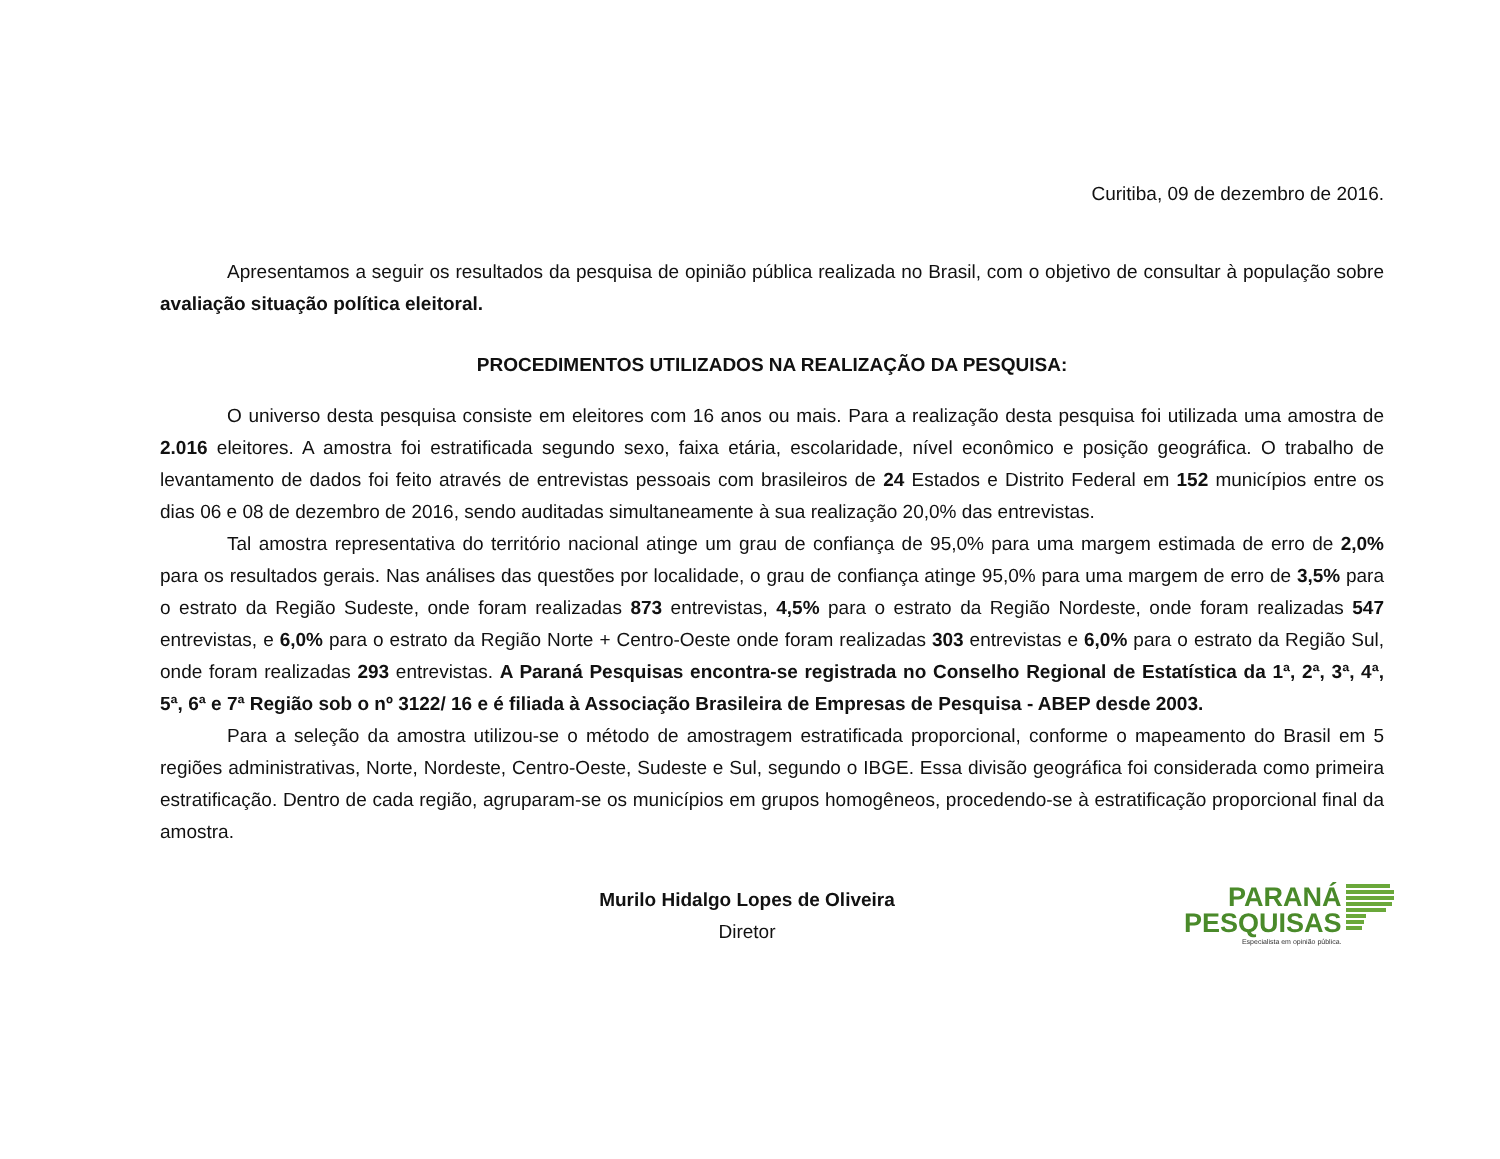Curitiba, 09 de dezembro de 2016.
Apresentamos a seguir os resultados da pesquisa de opinião pública realizada no Brasil, com o objetivo de consultar à população sobre avaliação situação política eleitoral.
PROCEDIMENTOS UTILIZADOS NA REALIZAÇÃO DA PESQUISA:
O universo desta pesquisa consiste em eleitores com 16 anos ou mais. Para a realização desta pesquisa foi utilizada uma amostra de 2.016 eleitores. A amostra foi estratificada segundo sexo, faixa etária, escolaridade, nível econômico e posição geográfica. O trabalho de levantamento de dados foi feito através de entrevistas pessoais com brasileiros de 24 Estados e Distrito Federal em 152 municípios entre os dias 06 e 08 de dezembro de 2016, sendo auditadas simultaneamente à sua realização 20,0% das entrevistas.
Tal amostra representativa do território nacional atinge um grau de confiança de 95,0% para uma margem estimada de erro de 2,0% para os resultados gerais. Nas análises das questões por localidade, o grau de confiança atinge 95,0% para uma margem de erro de 3,5% para o estrato da Região Sudeste, onde foram realizadas 873 entrevistas, 4,5% para o estrato da Região Nordeste, onde foram realizadas 547 entrevistas, e 6,0% para o estrato da Região Norte + Centro-Oeste onde foram realizadas 303 entrevistas e 6,0% para o estrato da Região Sul, onde foram realizadas 293 entrevistas. A Paraná Pesquisas encontra-se registrada no Conselho Regional de Estatística da 1ª, 2ª, 3ª, 4ª, 5ª, 6ª e 7ª Região sob o nº 3122/ 16 e é filiada à Associação Brasileira de Empresas de Pesquisa - ABEP desde 2003.
Para a seleção da amostra utilizou-se o método de amostragem estratificada proporcional, conforme o mapeamento do Brasil em 5 regiões administrativas, Norte, Nordeste, Centro-Oeste, Sudeste e Sul, segundo o IBGE. Essa divisão geográfica foi considerada como primeira estratificação. Dentro de cada região, agruparam-se os municípios em grupos homogêneos, procedendo-se à estratificação proporcional final da amostra.
Murilo Hidalgo Lopes de Oliveira
Diretor
PARANÁ
PESQUISAS
Especialista em opinião pública.